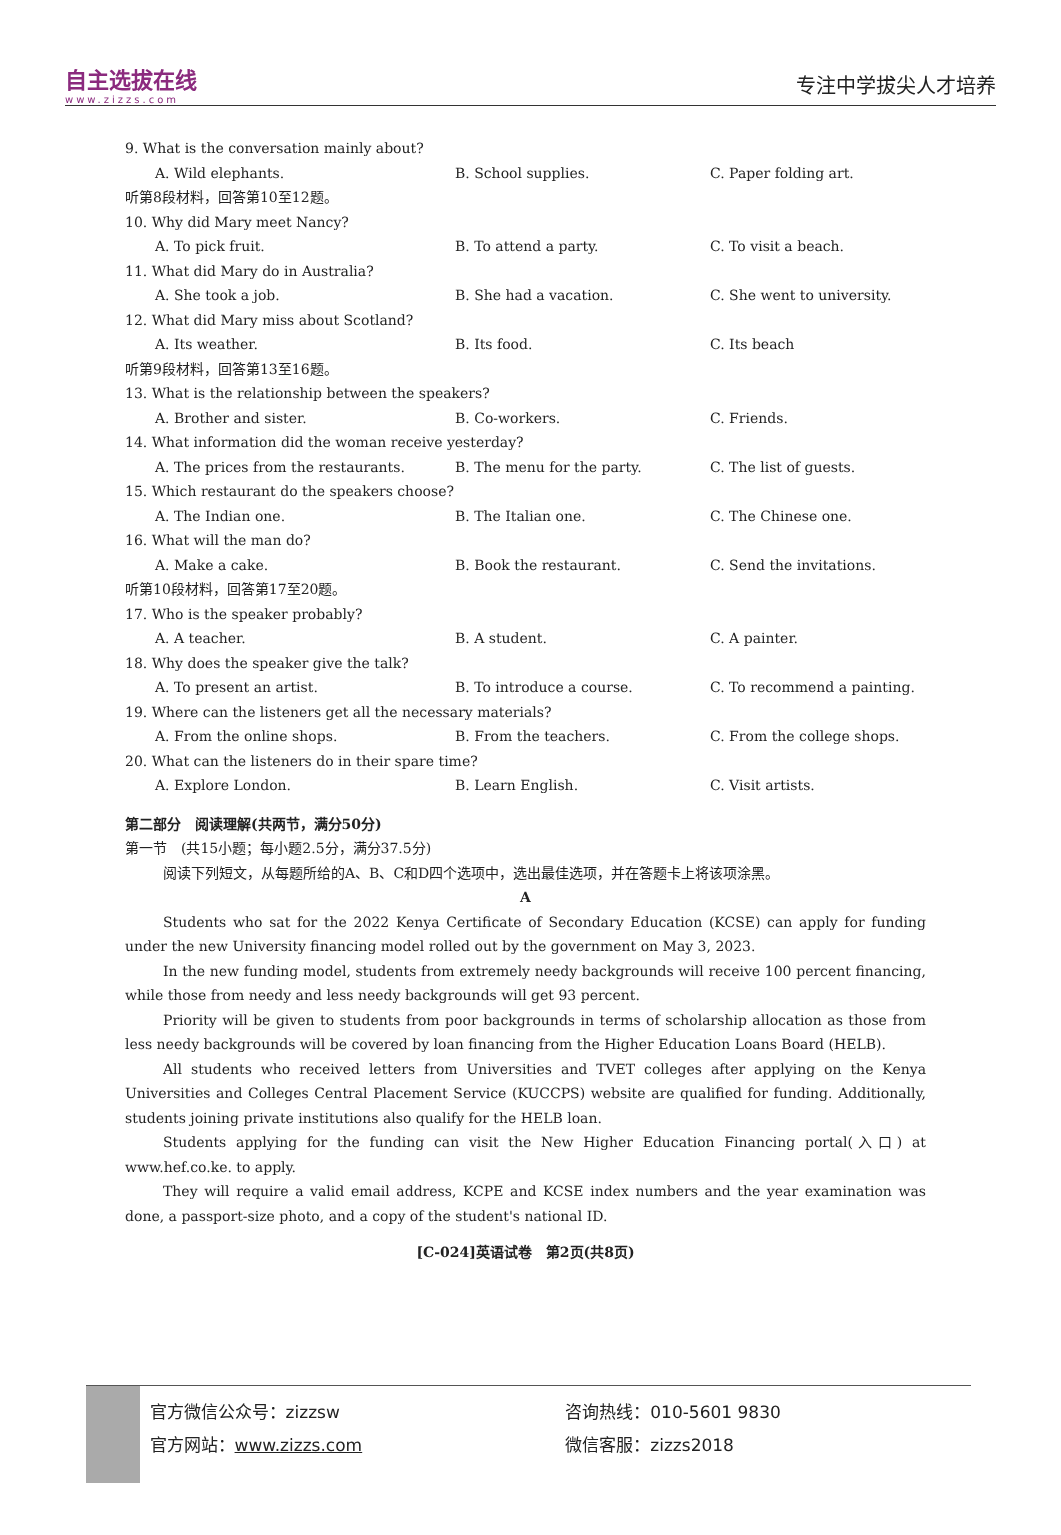自主选拔在线
www.zizzs.com
专注中学拔尖人才培养
9. What is the conversation mainly about?
A. Wild elephants. B. School supplies. C. Paper folding art.
听第8段材料，回答第10至12题。
10. Why did Mary meet Nancy?
A. To pick fruit. B. To attend a party. C. To visit a beach.
11. What did Mary do in Australia?
A. She took a job. B. She had a vacation. C. She went to university.
12. What did Mary miss about Scotland?
A. Its weather. B. Its food. C. Its beach
听第9段材料，回答第13至16题。
13. What is the relationship between the speakers?
A. Brother and sister. B. Co-workers. C. Friends.
14. What information did the woman receive yesterday?
A. The prices from the restaurants. B. The menu for the party. C. The list of guests.
15. Which restaurant do the speakers choose?
A. The Indian one. B. The Italian one. C. The Chinese one.
16. What will the man do?
A. Make a cake. B. Book the restaurant. C. Send the invitations.
听第10段材料，回答第17至20题。
17. Who is the speaker probably?
A. A teacher. B. A student. C. A painter.
18. Why does the speaker give the talk?
A. To present an artist. B. To introduce a course. C. To recommend a painting.
19. Where can the listeners get all the necessary materials?
A. From the online shops. B. From the teachers. C. From the college shops.
20. What can the listeners do in their spare time?
A. Explore London. B. Learn English. C. Visit artists.
第二部分　阅读理解(共两节，满分50分)
第一节　(共15小题；每小题2.5分，满分37.5分)
阅读下列短文，从每题所给的A、B、C和D四个选项中，选出最佳选项，并在答题卡上将该项涂黑。
A
Students who sat for the 2022 Kenya Certificate of Secondary Education (KCSE) can apply for funding under the new University financing model rolled out by the government on May 3, 2023.
In the new funding model, students from extremely needy backgrounds will receive 100 percent financing, while those from needy and less needy backgrounds will get 93 percent.
Priority will be given to students from poor backgrounds in terms of scholarship allocation as those from less needy backgrounds will be covered by loan financing from the Higher Education Loans Board (HELB).
All students who received letters from Universities and TVET colleges after applying on the Kenya Universities and Colleges Central Placement Service (KUCCPS) website are qualified for funding. Additionally, students joining private institutions also qualify for the HELB loan.
Students applying for the funding can visit the New Higher Education Financing portal(入口) at www.hef.co.ke. to apply.
They will require a valid email address, KCPE and KCSE index numbers and the year examination was done, a passport-size photo, and a copy of the student's national ID.
[C-024]英语试卷　第2页(共8页)
官方微信公众号：zizzsw
官方网站：www.zizzs.com
咨询热线：010-5601 9830
微信客服：zizzs2018